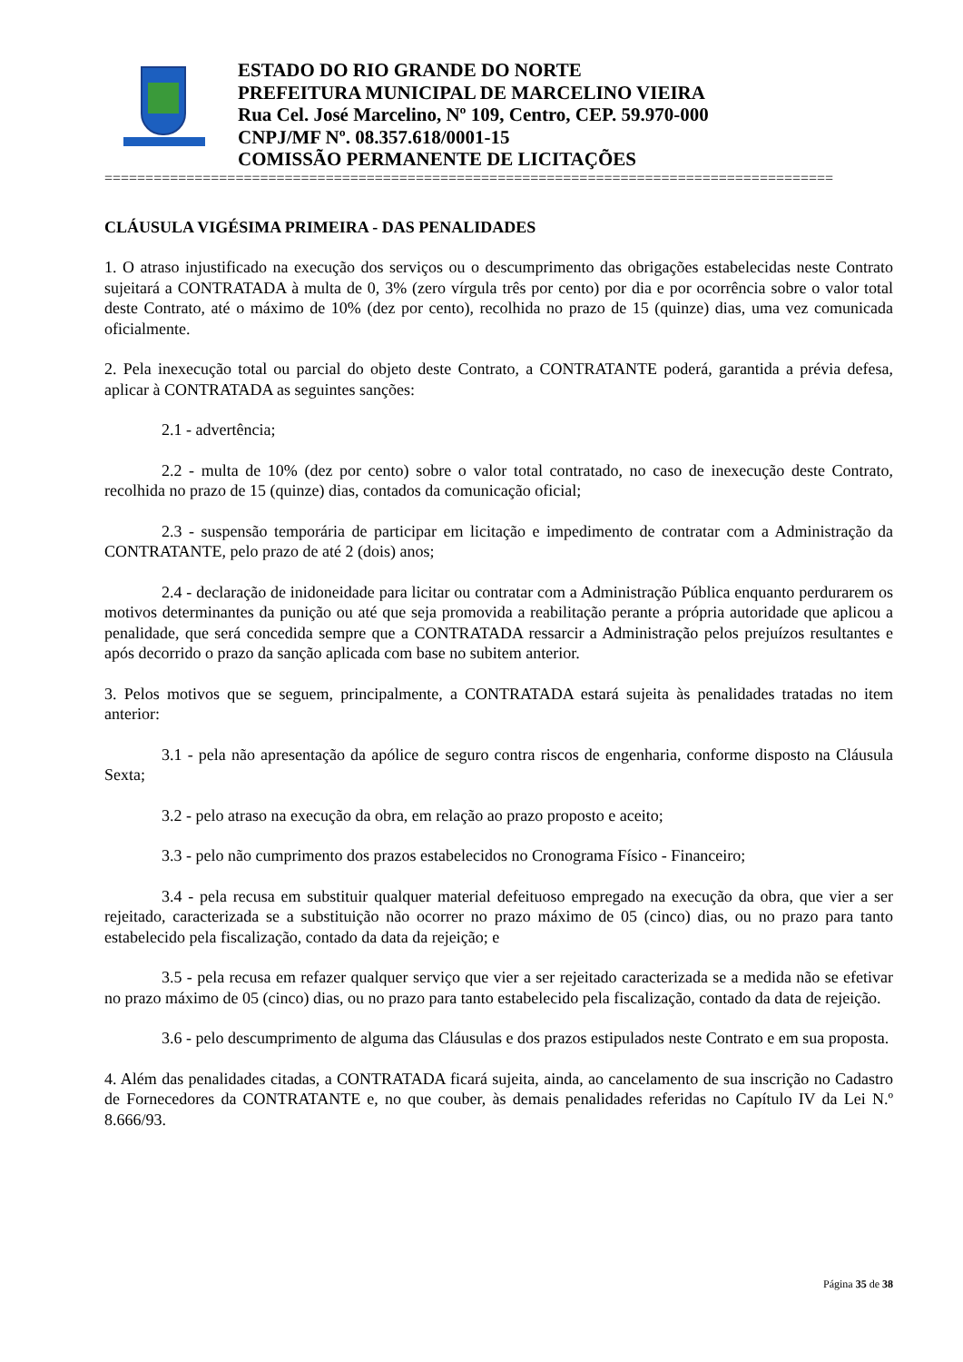ESTADO DO RIO GRANDE DO NORTE
PREFEITURA MUNICIPAL DE MARCELINO VIEIRA
Rua Cel. José Marcelino, Nº 109, Centro, CEP. 59.970-000
CNPJ/MF Nº. 08.357.618/0001-15
COMISSÃO PERMANENTE DE LICITAÇÕES
=========================================================================================
CLÁUSULA VIGÉSIMA PRIMEIRA - DAS PENALIDADES
1. O atraso injustificado na execução dos serviços ou o descumprimento das obrigações estabelecidas neste Contrato sujeitará a CONTRATADA à multa de 0, 3% (zero vírgula três por cento) por dia e por ocorrência sobre o valor total deste Contrato, até o máximo de 10% (dez por cento), recolhida no prazo de 15 (quinze) dias, uma vez comunicada oficialmente.
2. Pela inexecução total ou parcial do objeto deste Contrato, a CONTRATANTE poderá, garantida a prévia defesa, aplicar à CONTRATADA as seguintes sanções:
2.1 - advertência;
2.2 - multa de 10% (dez por cento) sobre o valor total contratado, no caso de inexecução deste Contrato, recolhida no prazo de 15 (quinze) dias, contados da comunicação oficial;
2.3 - suspensão temporária de participar em licitação e impedimento de contratar com a Administração da CONTRATANTE, pelo prazo de até 2 (dois) anos;
2.4 - declaração de inidoneidade para licitar ou contratar com a Administração Pública enquanto perdurarem os motivos determinantes da punição ou até que seja promovida a reabilitação perante a própria autoridade que aplicou a penalidade, que será concedida sempre que a CONTRATADA ressarcir a Administração pelos prejuízos resultantes e após decorrido o prazo da sanção aplicada com base no subitem anterior.
3. Pelos motivos que se seguem, principalmente, a CONTRATADA estará sujeita às penalidades tratadas no item anterior:
3.1 - pela não apresentação da apólice de seguro contra riscos de engenharia, conforme disposto na Cláusula Sexta;
3.2 - pelo atraso na execução da obra, em relação ao prazo proposto e aceito;
3.3 - pelo não cumprimento dos prazos estabelecidos no Cronograma Físico - Financeiro;
3.4 - pela recusa em substituir qualquer material defeituoso empregado na execução da obra, que vier a ser rejeitado, caracterizada se a substituição não ocorrer no prazo máximo de 05 (cinco) dias, ou no prazo para tanto estabelecido pela fiscalização, contado da data da rejeição; e
3.5 - pela recusa em refazer qualquer serviço que vier a ser rejeitado caracterizada se a medida não se efetivar no prazo máximo de 05 (cinco) dias, ou no prazo para tanto estabelecido pela fiscalização, contado da data de rejeição.
3.6 - pelo descumprimento de alguma das Cláusulas e dos prazos estipulados neste Contrato e em sua proposta.
4. Além das penalidades citadas, a CONTRATADA ficará sujeita, ainda, ao cancelamento de sua inscrição no Cadastro de Fornecedores da CONTRATANTE e, no que couber, às demais penalidades referidas no Capítulo IV da Lei N.º 8.666/93.
Página 35 de 38